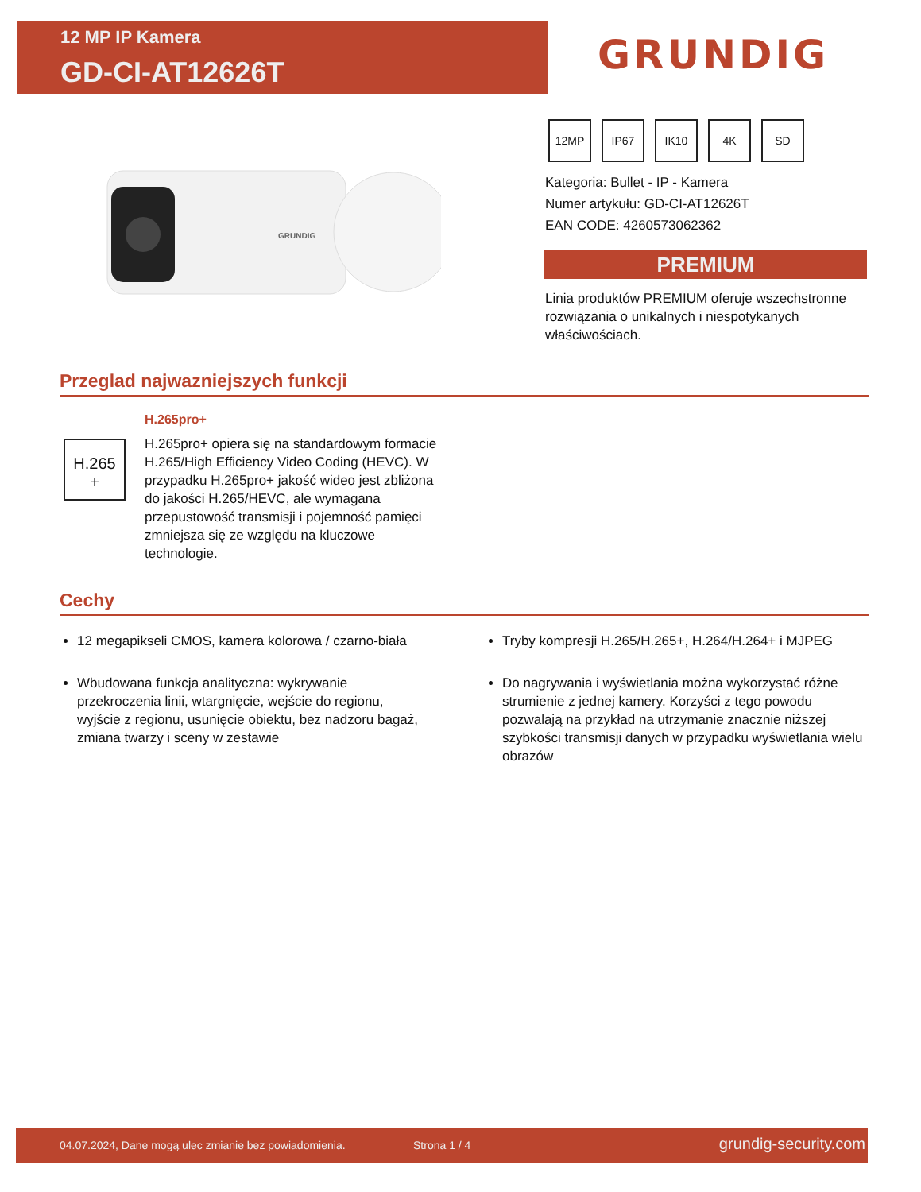12 MP IP Kamera
GD-CI-AT12626T
GRUNDIG
GRUNDIG
12MP IP67 IK10 4K SD
Kategoria: Bullet - IP - Kamera
Numer artykułu: GD-CI-AT12626T
EAN CODE: 4260573062362
PREMIUM
Linia produktów PREMIUM oferuje wszechstronne rozwiązania o unikalnych i niespotykanych właściwościach.
Przeglad najwazniejszych funkcji
H.265
+
H.265pro+
H.265pro+ opiera się na standardowym formacie H.265/High Efficiency Video Coding (HEVC). W przypadku H.265pro+ jakość wideo jest zbliżona do jakości H.265/HEVC, ale wymagana przepustowość transmisji i pojemność pamięci zmniejsza się ze względu na kluczowe technologie.
Cechy
12 megapikseli CMOS, kamera kolorowa / czarno-biała
Wbudowana funkcja analityczna: wykrywanie przekroczenia linii, wtargnięcie, wejście do regionu, wyjście z regionu, usunięcie obiektu, bez nadzoru bagaż, zmiana twarzy i sceny w zestawie
Tryby kompresji H.265/H.265+, H.264/H.264+ i MJPEG
Do nagrywania i wyświetlania można wykorzystać różne strumienie z jednej kamery. Korzyści z tego powodu pozwalają na przykład na utrzymanie znacznie niższej szybkości transmisji danych w przypadku wyświetlania wielu obrazów
04.07.2024, Dane mogą ulec zmianie bez powiadomienia. Strona 1 / 4 grundig-security.com